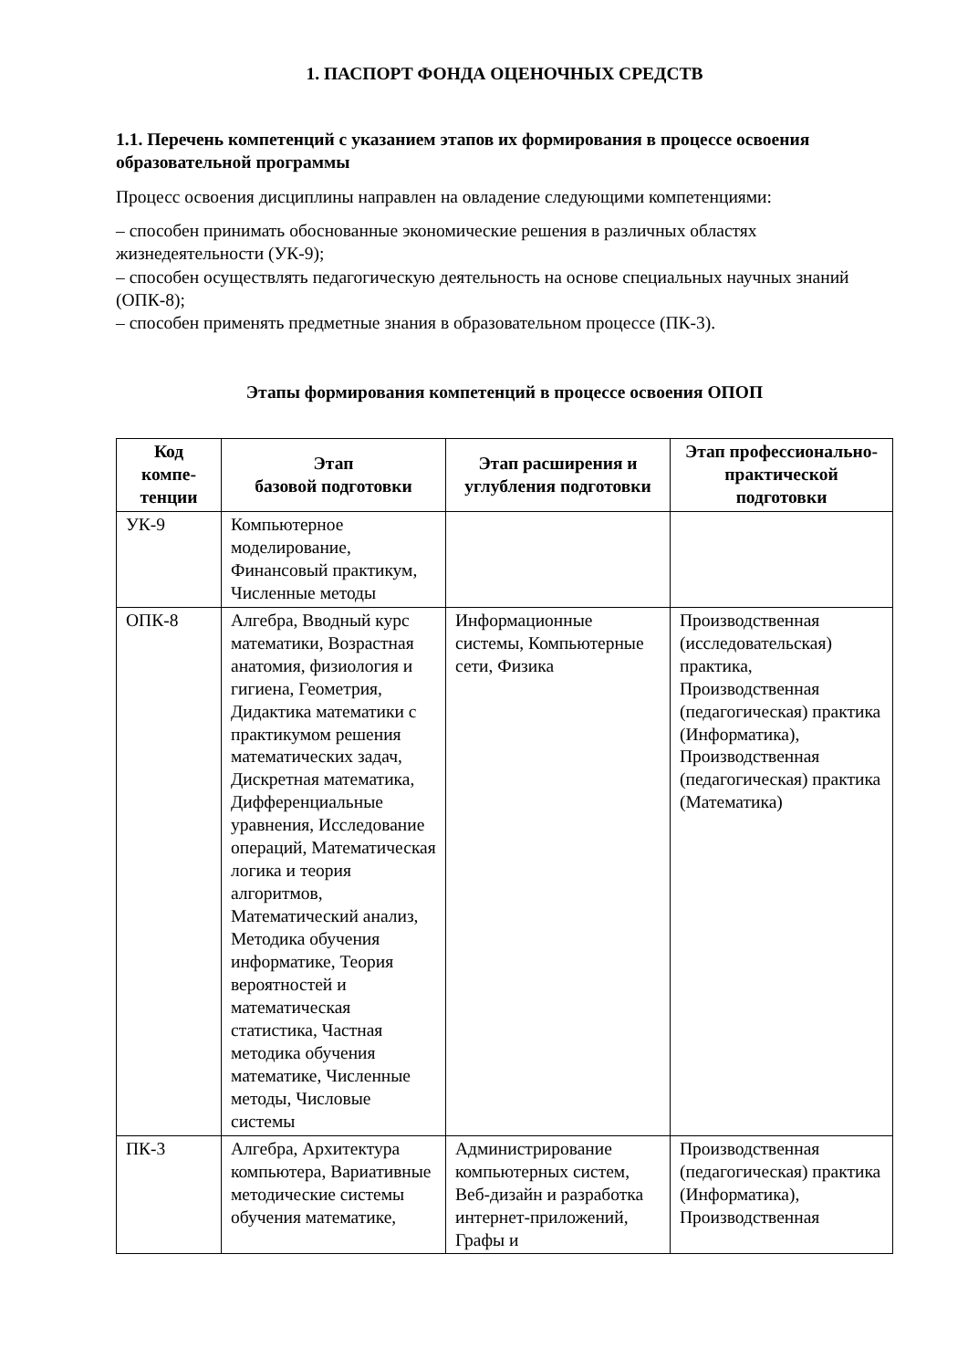1. ПАСПОРТ ФОНДА ОЦЕНОЧНЫХ СРЕДСТВ
1.1. Перечень компетенций с указанием этапов их формирования в процессе освоения образовательной программы
Процесс освоения дисциплины направлен на овладение следующими компетенциями:
– способен принимать обоснованные экономические решения в различных областях жизнедеятельности (УК-9);
– способен осуществлять педагогическую деятельность на основе специальных научных знаний (ОПК-8);
– способен применять предметные знания в образовательном процессе (ПК-3).
Этапы формирования компетенций в процессе освоения ОПОП
| Код компе-тенции | Этап базовой подготовки | Этап расширения и углубления подготовки | Этап профессионально-практической подготовки |
| --- | --- | --- | --- |
| УК-9 | Компьютерное моделирование, Финансовый практикум, Численные методы | | |
| ОПК-8 | Алгебра, Вводный курс математики, Возрастная анатомия, физиология и гигиена, Геометрия, Дидактика математики с практикумом решения математических задач, Дискретная математика, Дифференциальные уравнения, Исследование операций, Математическая логика и теория алгоритмов, Математический анализ, Методика обучения информатике, Теория вероятностей и математическая статистика, Частная методика обучения математике, Численные методы, Числовые системы | Информационные системы, Компьютерные сети, Физика | Производственная (исследовательская) практика, Производственная (педагогическая) практика (Информатика), Производственная (педагогическая) практика (Математика) |
| ПК-3 | Алгебра, Архитектура компьютера, Вариативные методические системы обучения математике, | Администрирование компьютерных систем, Веб-дизайн и разработка интернет-приложений, Графы и | Производственная (педагогическая) практика (Информатика), Производственная |